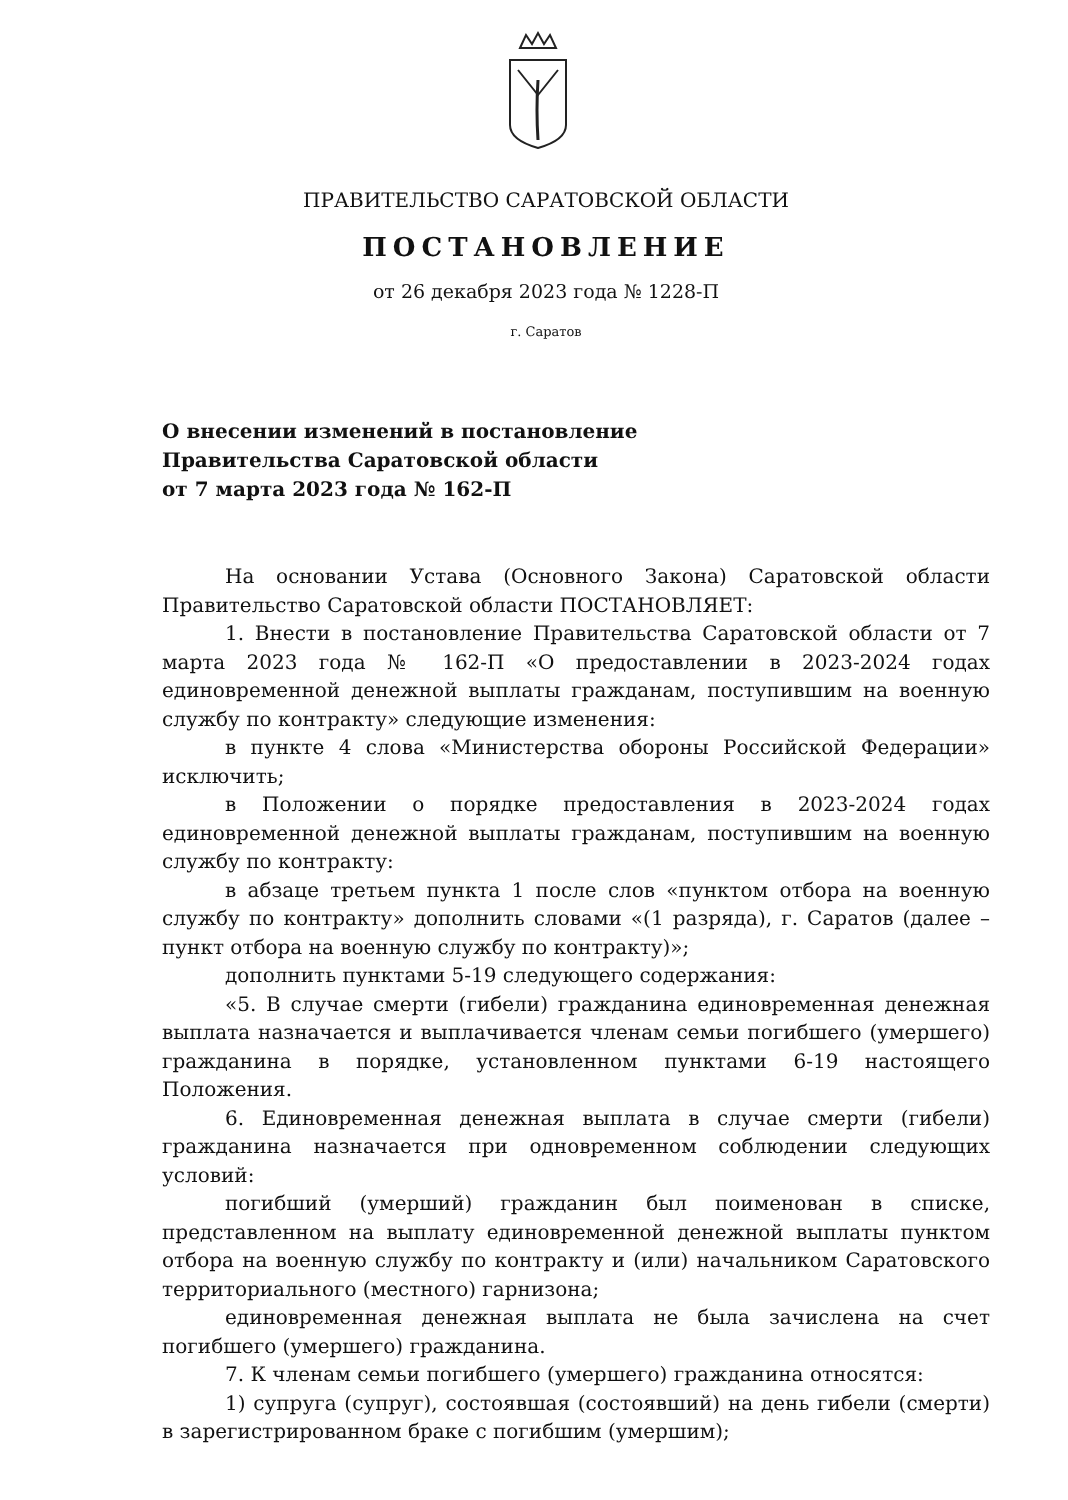ПРАВИТЕЛЬСТВО САРАТОВСКОЙ ОБЛАСТИ
ПОСТАНОВЛЕНИЕ
от 26 декабря 2023 года № 1228-П
г. Саратов
О внесении изменений в постановление
Правительства Саратовской области
от 7 марта 2023 года № 162-П
На основании Устава (Основного Закона) Саратовской области Правительство Саратовской области ПОСТАНОВЛЯЕТ:
1. Внести в постановление Правительства Саратовской области от 7 марта 2023 года № 162-П «О предоставлении в 2023-2024 годах единовременной денежной выплаты гражданам, поступившим на военную службу по контракту» следующие изменения:
в пункте 4 слова «Министерства обороны Российской Федерации» исключить;
в Положении о порядке предоставления в 2023-2024 годах единовременной денежной выплаты гражданам, поступившим на военную службу по контракту:
в абзаце третьем пункта 1 после слов «пунктом отбора на военную службу по контракту» дополнить словами «(1 разряда), г. Саратов (далее – пункт отбора на военную службу по контракту)»;
дополнить пунктами 5-19 следующего содержания:
«5. В случае смерти (гибели) гражданина единовременная денежная выплата назначается и выплачивается членам семьи погибшего (умершего) гражданина в порядке, установленном пунктами 6-19 настоящего Положения.
6. Единовременная денежная выплата в случае смерти (гибели) гражданина назначается при одновременном соблюдении следующих условий:
погибший (умерший) гражданин был поименован в списке, представленном на выплату единовременной денежной выплаты пунктом отбора на военную службу по контракту и (или) начальником Саратовского территориального (местного) гарнизона;
единовременная денежная выплата не была зачислена на счет погибшего (умершего) гражданина.
7. К членам семьи погибшего (умершего) гражданина относятся:
1) супруга (супруг), состоявшая (состоявший) на день гибели (смерти) в зарегистрированном браке с погибшим (умершим);